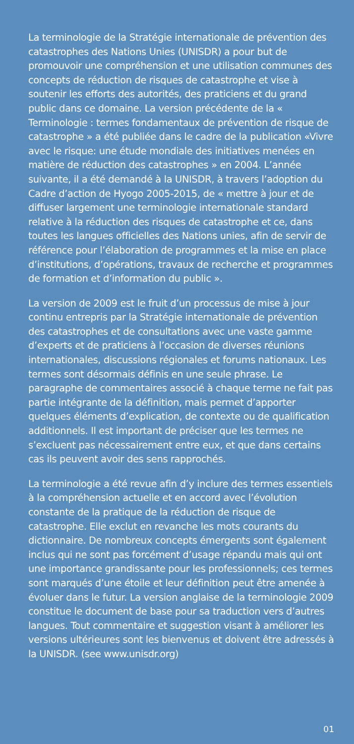La terminologie de la Stratégie internationale de prévention des catastrophes des Nations Unies (UNISDR) a pour but de promouvoir une compréhension et une utilisation communes des concepts de réduction de risques de catastrophe et vise à soutenir les efforts des autorités, des praticiens et du grand public dans ce domaine. La version précédente de la « Terminologie : termes fondamentaux de prévention de risque de catastrophe » a été publiée dans le cadre de la publication «Vivre avec le risque: une étude mondiale des initiatives menées en matière de réduction des catastrophes » en 2004. L’année suivante, il a été demandé à la UNISDR, à travers l’adoption du Cadre d’action de Hyogo 2005-2015, de « mettre à jour et de diffuser largement une terminologie internationale standard relative à la réduction des risques de catastrophe et ce, dans toutes les langues officielles des Nations unies, afin de servir de référence pour l’élaboration de programmes et la mise en place d’institutions, d’opérations, travaux de recherche et programmes de formation et d’information du public ».
La version de 2009 est le fruit d’un processus de mise à jour continu entrepris par la Stratégie internationale de prévention des catastrophes et de consultations avec une vaste gamme d’experts et de praticiens à l’occasion de diverses réunions internationales, discussions régionales et forums nationaux. Les termes sont désormais définis en une seule phrase. Le paragraphe de commentaires associé à chaque terme ne fait pas partie intégrante de la définition, mais permet d’apporter quelques éléments d’explication, de contexte ou de qualification additionnels. Il est important de préciser que les termes ne s’excluent pas nécessairement entre eux, et que dans certains cas ils peuvent avoir des sens rapprochés.
La terminologie a été revue afin d’y inclure des termes essentiels à la compréhension actuelle et en accord avec l’évolution constante de la pratique de la réduction de risque de catastrophe. Elle exclut en revanche les mots courants du dictionnaire. De nombreux concepts émergents sont également inclus qui ne sont pas forcément d’usage répandu mais qui ont une importance grandissante pour les professionnels; ces termes sont marqués d’une étoile et leur définition peut être amenée à évoluer dans le futur. La version anglaise de la terminologie 2009 constitue le document de base pour sa traduction vers d’autres langues. Tout commentaire et suggestion visant à améliorer les versions ultérieures sont les bienvenus et doivent être adressés à la UNISDR. (see www.unisdr.org)
01